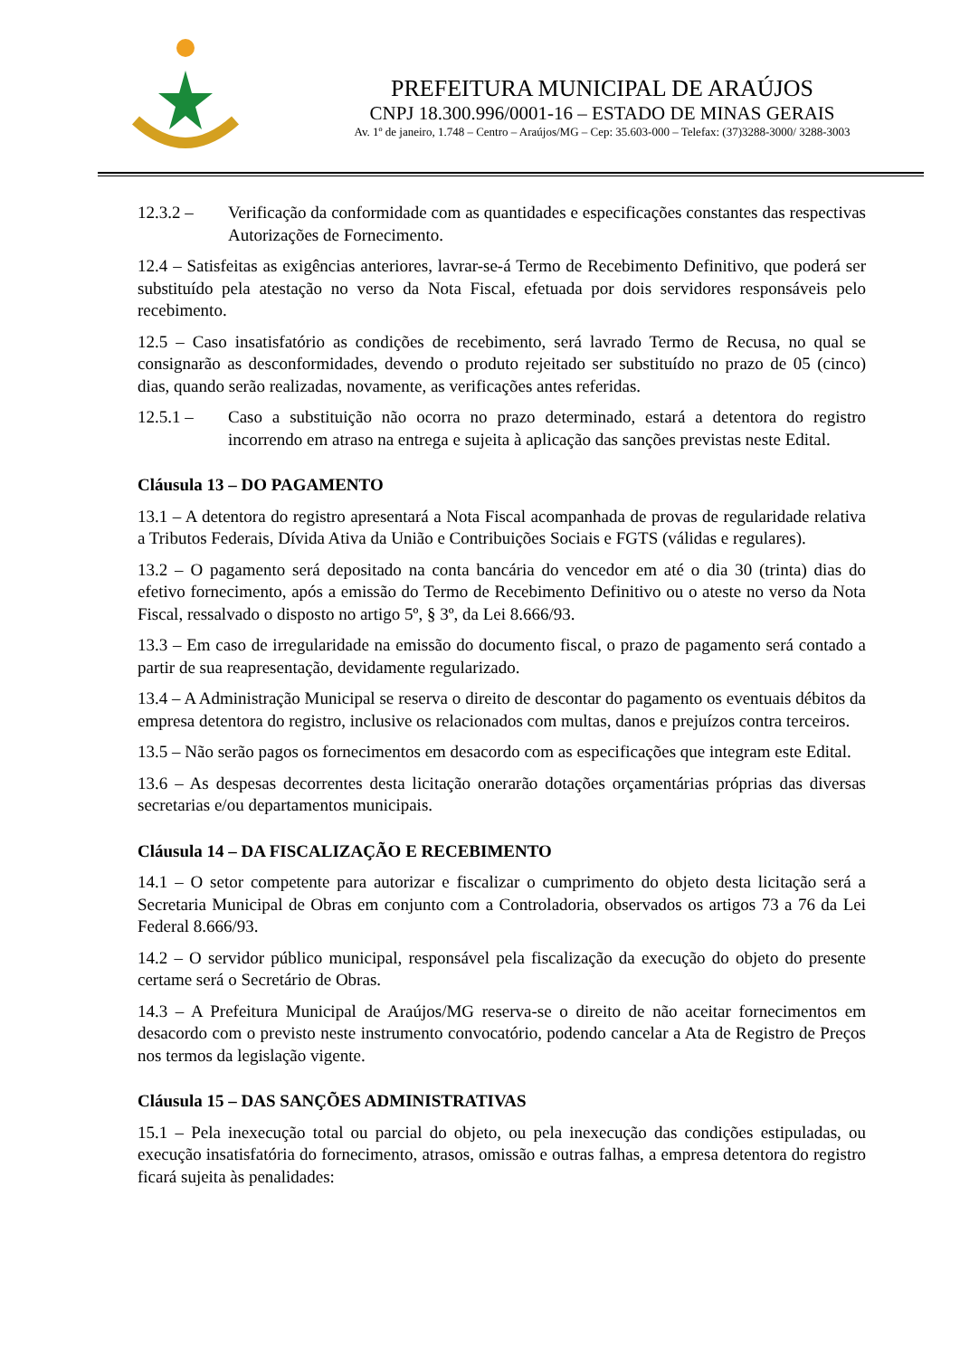PREFEITURA MUNICIPAL DE ARAÚJOS
CNPJ 18.300.996/0001-16 – ESTADO DE MINAS GERAIS
Av. 1º de janeiro, 1.748 – Centro – Araújos/MG – Cep: 35.603-000 – Telefax: (37)3288-3000/ 3288-3003
12.3.2 – Verificação da conformidade com as quantidades e especificações constantes das respectivas Autorizações de Fornecimento.
12.4 – Satisfeitas as exigências anteriores, lavrar-se-á Termo de Recebimento Definitivo, que poderá ser substituído pela atestação no verso da Nota Fiscal, efetuada por dois servidores responsáveis pelo recebimento.
12.5 – Caso insatisfatório as condições de recebimento, será lavrado Termo de Recusa, no qual se consignarão as desconformidades, devendo o produto rejeitado ser substituído no prazo de 05 (cinco) dias, quando serão realizadas, novamente, as verificações antes referidas.
12.5.1 – Caso a substituição não ocorra no prazo determinado, estará a detentora do registro incorrendo em atraso na entrega e sujeita à aplicação das sanções previstas neste Edital.
Cláusula 13 – DO PAGAMENTO
13.1 – A detentora do registro apresentará a Nota Fiscal acompanhada de provas de regularidade relativa a Tributos Federais, Dívida Ativa da União e Contribuições Sociais e FGTS (válidas e regulares).
13.2 – O pagamento será depositado na conta bancária do vencedor em até o dia 30 (trinta) dias do efetivo fornecimento, após a emissão do Termo de Recebimento Definitivo ou o ateste no verso da Nota Fiscal, ressalvado o disposto no artigo 5º, § 3º, da Lei 8.666/93.
13.3 – Em caso de irregularidade na emissão do documento fiscal, o prazo de pagamento será contado a partir de sua reapresentação, devidamente regularizado.
13.4 – A Administração Municipal se reserva o direito de descontar do pagamento os eventuais débitos da empresa detentora do registro, inclusive os relacionados com multas, danos e prejuízos contra terceiros.
13.5 – Não serão pagos os fornecimentos em desacordo com as especificações que integram este Edital.
13.6 – As despesas decorrentes desta licitação onerarão dotações orçamentárias próprias das diversas secretarias e/ou departamentos municipais.
Cláusula 14 – DA FISCALIZAÇÃO E RECEBIMENTO
14.1 – O setor competente para autorizar e fiscalizar o cumprimento do objeto desta licitação será a Secretaria Municipal de Obras em conjunto com a Controladoria, observados os artigos 73 a 76 da Lei Federal 8.666/93.
14.2 – O servidor público municipal, responsável pela fiscalização da execução do objeto do presente certame será o Secretário de Obras.
14.3 – A Prefeitura Municipal de Araújos/MG reserva-se o direito de não aceitar fornecimentos em desacordo com o previsto neste instrumento convocatório, podendo cancelar a Ata de Registro de Preços nos termos da legislação vigente.
Cláusula 15 – DAS SANÇÕES ADMINISTRATIVAS
15.1 – Pela inexecução total ou parcial do objeto, ou pela inexecução das condições estipuladas, ou execução insatisfatória do fornecimento, atrasos, omissão e outras falhas, a empresa detentora do registro ficará sujeita às penalidades: